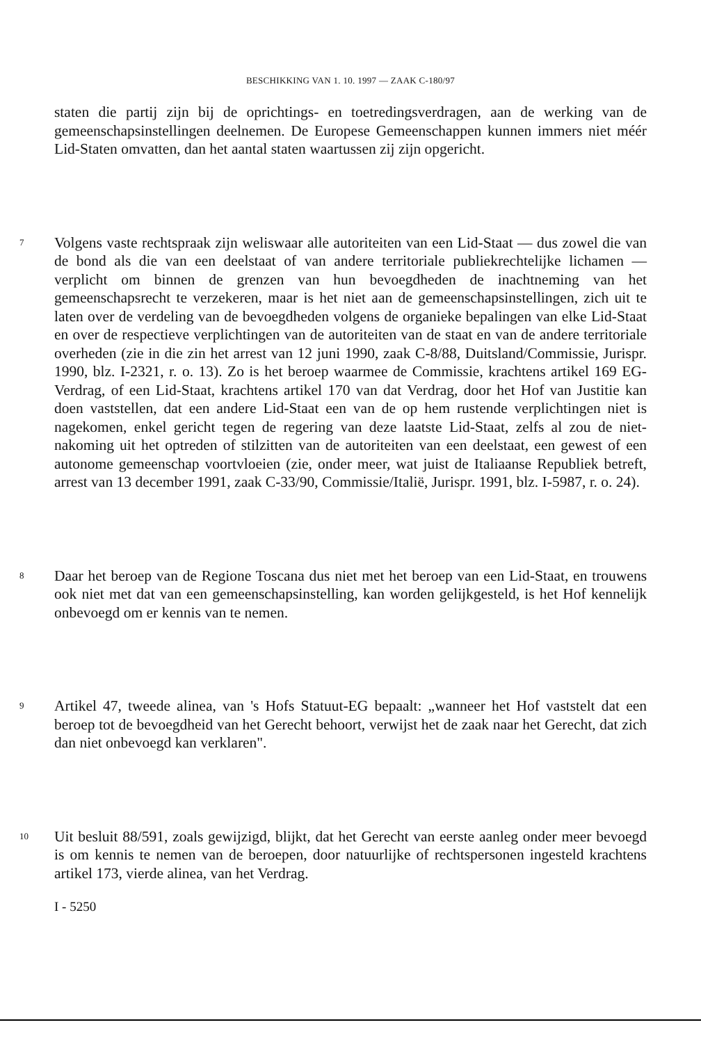BESCHIKKING VAN 1. 10. 1997 — ZAAK C-180/97
staten die partij zijn bij de oprichtings- en toetredingsverdragen, aan de werking van de gemeenschapsinstellingen deelnemen. De Europese Gemeenschappen kunnen immers niet méér Lid-Staten omvatten, dan het aantal staten waartussen zij zijn opgericht.
7
Volgens vaste rechtspraak zijn weliswaar alle autoriteiten van een Lid-Staat — dus zowel die van de bond als die van een deelstaat of van andere territoriale publiekrechtelijke lichamen — verplicht om binnen de grenzen van hun bevoegdheden de inachtneming van het gemeenschapsrecht te verzekeren, maar is het niet aan de gemeenschapsinstellingen, zich uit te laten over de verdeling van de bevoegdheden volgens de organieke bepalingen van elke Lid-Staat en over de respectieve verplichtingen van de autoriteiten van de staat en van de andere territoriale overheden (zie in die zin het arrest van 12 juni 1990, zaak C-8/88, Duitsland/Commissie, Jurispr. 1990, blz. I-2321, r. o. 13). Zo is het beroep waarmee de Commissie, krachtens artikel 169 EG-Verdrag, of een Lid-Staat, krachtens artikel 170 van dat Verdrag, door het Hof van Justitie kan doen vaststellen, dat een andere Lid-Staat een van de op hem rustende verplichtingen niet is nagekomen, enkel gericht tegen de regering van deze laatste Lid-Staat, zelfs al zou de niet-nakoming uit het optreden of stilzitten van de autoriteiten van een deelstaat, een gewest of een autonome gemeenschap voortvloeien (zie, onder meer, wat juist de Italiaanse Republiek betreft, arrest van 13 december 1991, zaak C-33/90, Commissie/Italië, Jurispr. 1991, blz. I-5987, r. o. 24).
8
Daar het beroep van de Regione Toscana dus niet met het beroep van een Lid-Staat, en trouwens ook niet met dat van een gemeenschapsinstelling, kan worden gelijkgesteld, is het Hof kennelijk onbevoegd om er kennis van te nemen.
9
Artikel 47, tweede alinea, van 's Hofs Statuut-EG bepaalt: „wanneer het Hof vaststelt dat een beroep tot de bevoegdheid van het Gerecht behoort, verwijst het de zaak naar het Gerecht, dat zich dan niet onbevoegd kan verklaren".
10
Uit besluit 88/591, zoals gewijzigd, blijkt, dat het Gerecht van eerste aanleg onder meer bevoegd is om kennis te nemen van de beroepen, door natuurlijke of rechtspersonen ingesteld krachtens artikel 173, vierde alinea, van het Verdrag.
I - 5250